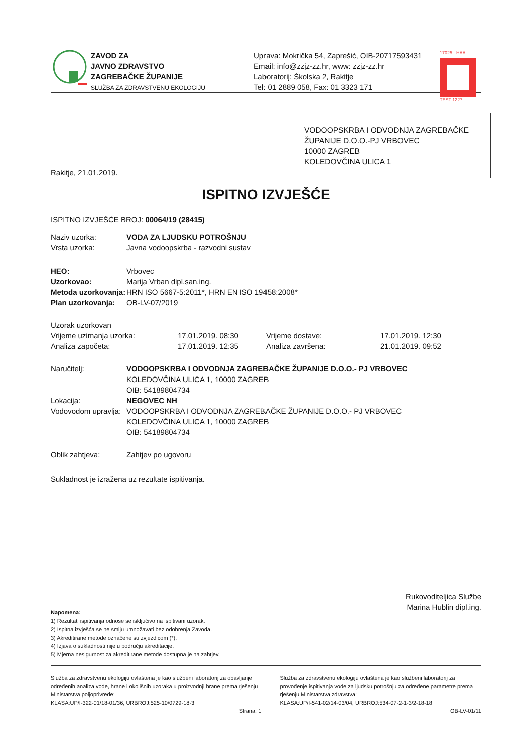ZAVOD ZA
JAVNO ZDRAVSTVO
ZAGREBAČKE ŽUPANIJE
SLUŽBA ZA ZDRAVSTVENU EKOLOGIJU
Uprava: Mokrička 54, Zaprešić, OIB-20717593431
Email: info@zzjz-zz.hr, www: zzjz-zz.hr
Laboratorij: Školska 2, Rakitje
Tel: 01 2889 058, Fax: 01 3323 171
17025 · HAA
TEST 1227
VODOOPSKRBA I ODVODNJA ZAGREBAČKE ŽUPANIJE D.O.O.-PJ VRBOVEC
10000 ZAGREB
KOLEDOVČINA ULICA 1
Rakitje, 21.01.2019.
ISPITNO IZVJEŠĆE
ISPITNO IZVJEŠĆE BROJ: 00064/19 (28415)
Naziv uzorka: VODA ZA LJUDSKU POTROŠNJU
Vrsta uzorka: Javna vodoopskrba - razvodni sustav
HEO: Vrbovec
Uzorkovao: Marija Vrban dipl.san.ing.
Metoda uzorkovanja: HRN ISO 5667-5:2011*, HRN EN ISO 19458:2008*
Plan uzorkovanja: OB-LV-07/2019
Uzorak uzorkovan
Vrijeme uzimanja uzorka: 17.01.2019. 08:30 Vrijeme dostave: 17.01.2019. 12:30
Analiza započeta: 17.01.2019. 12:35 Analiza završena: 21.01.2019. 09:52
Naručitelj: VODOOPSKRBA I ODVODNJA ZAGREBAČKE ŽUPANIJE D.O.O.- PJ VRBOVEC
KOLEDOVČINA ULICA 1, 10000 ZAGREB
OIB: 54189804734
Lokacija: NEGOVEC NH
Vodovodom upravlja: VODOOPSKRBA I ODVODNJA ZAGREBAČKE ŽUPANIJE D.O.O.- PJ VRBOVEC
KOLEDOVČINA ULICA 1, 10000 ZAGREB
OIB: 54189804734
Oblik zahtjeva: Zahtjev po ugovoru
Sukladnost je izražena uz rezultate ispitivanja.
Rukovoditeljica Službe
Marina Hublin dipl.ing.
Napomena:
1) Rezultati ispitivanja odnose se isključivo na ispitivani uzorak.
2) Ispitna izvješća se ne smiju umnožavati bez odobrenja Zavoda.
3) Akreditirane metode označene su zvjezdicom (*).
4) Izjava o sukladnosti nije u području akreditacije.
5) Mjerna nesigurnost za akreditirane metode dostupna je na zahtjev.
Služba za zdravstvenu ekologiju ovlaštena je kao službeni laboratorij za obavljanje određenih analiza vode, hrane i okolišnih uzoraka u proizvodnji hrane prema rješenju Ministarstva poljoprivrede:
KLASA:UP/I-322-01/18-01/36, URBROJ:525-10/0729-18-3
Služba za zdravstvenu ekologiju ovlaštena je kao službeni laboratorij za provođenje ispitivanja vode za ljudsku potrošnju za određene parametre prema rješenju Ministarstva zdravstva:
KLASA:UP/I-541-02/14-03/04, URBROJ:534-07-2-1-3/2-18-18
Strana: 1 OB-LV-01/11